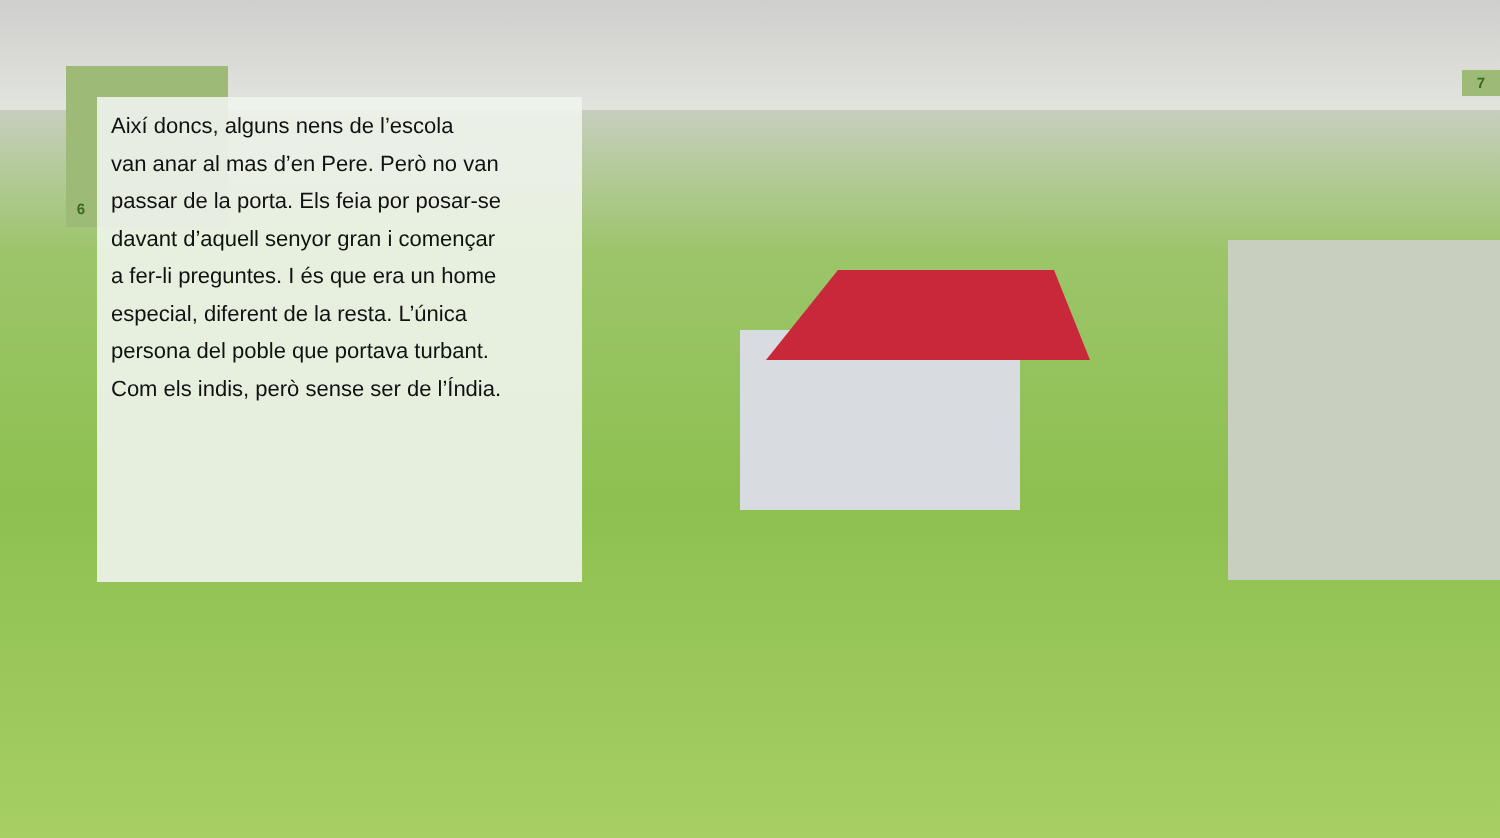Així doncs, alguns nens de l’escola
van anar al mas d’en Pere. Però no van
passar de la porta. Els feia por posar-se
davant d’aquell senyor gran i començar
a fer-li preguntes. I és que era un home
especial, diferent de la resta. L’única
persona del poble que portava turbant.
Com els indis, però sense ser de l’Índia.
6
7